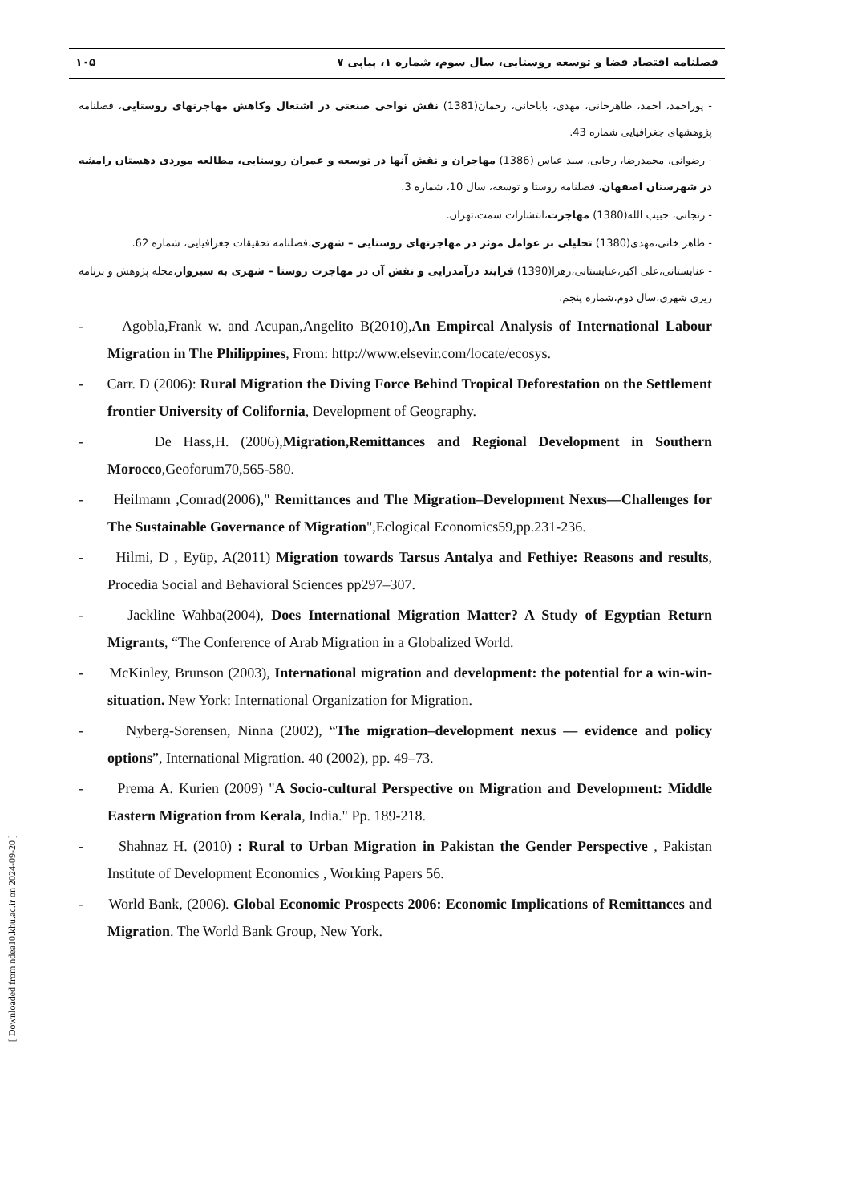فصلنامه اقتصاد فضا و توسعه روستایی، سال سوم، شماره ۱، پیاپی ۷ ۱۰۵
- پوراحمد، احمد، طاهرخانی، مهدی، باباخانی، رحمان(1381) نقش نواحی صنعتی در اشتغال وکاهش مهاجرتهای روستایی، فصلنامه پژوهشهای جغرافیایی شماره 43.
- رضوانی، محمدرضا، رجایی، سید عباس (1386) مهاجران و نقش آنها در توسعه و عمران روستایی، مطالعه موردی دهستان رامشه در شهرستان اصفهان، فصلنامه روستا و توسعه، سال 10، شماره 3.
- زنجانی، حبیب الله(1380) مهاجرت،انتشارات سمت،تهران.
- طاهر خانی،مهدی(1380) تحلیلی بر عوامل موثر در مهاجرتهای روستایی – شهری،فصلنامه تحقیقات جغرافیایی، شماره 62.
- عنابستانی،علی اکبر،عنابستانی،زهرا(1390) فرایند درآمدزایی و نقش آن در مهاجرت روستا – شهری به سبزوار،مجله پژوهش و برنامه ریزی شهری،سال دوم،شماره پنجم.
- Agobla,Frank w. and Acupan,Angelito B(2010),An Empircal Analysis of International Labour Migration in The Philippines, From: http://www.elsevir.com/locate/ecosys.
- Carr. D (2006): Rural Migration the Diving Force Behind Tropical Deforestation on the Settlement frontier University of Colifornia, Development of Geography.
- De Hass,H. (2006),Migration,Remittances and Regional Development in Southern Morocco,Geoforum70,565-580.
- Heilmann ,Conrad(2006)," Remittances and The Migration–Development Nexus—Challenges for The Sustainable Governance of Migration",Eclogical Economics59,pp.231-236.
- Hilmi, D , Eyüp, A(2011) Migration towards Tarsus Antalya and Fethiye: Reasons and results, Procedia Social and Behavioral Sciences pp297–307.
- Jackline Wahba(2004), Does International Migration Matter? A Study of Egyptian Return Migrants, “The Conference of Arab Migration in a Globalized World.
- McKinley, Brunson (2003), International migration and development: the potential for a win-win-situation. New York: International Organization for Migration.
- Nyberg-Sorensen, Ninna (2002), “The migration–development nexus — evidence and policy options”, International Migration. 40 (2002), pp. 49–73.
- Prema A. Kurien (2009) "A Socio-cultural Perspective on Migration and Development: Middle Eastern Migration from Kerala, India." Pp. 189-218.
- Shahnaz H. (2010) : Rural to Urban Migration in Pakistan the Gender Perspective , Pakistan Institute of Development Economics , Working Papers 56.
- World Bank, (2006). Global Economic Prospects 2006: Economic Implications of Remittances and Migration. The World Bank Group, New York.
[ Downloaded from ndea10.khu.ac.ir on 2024-09-20 ]